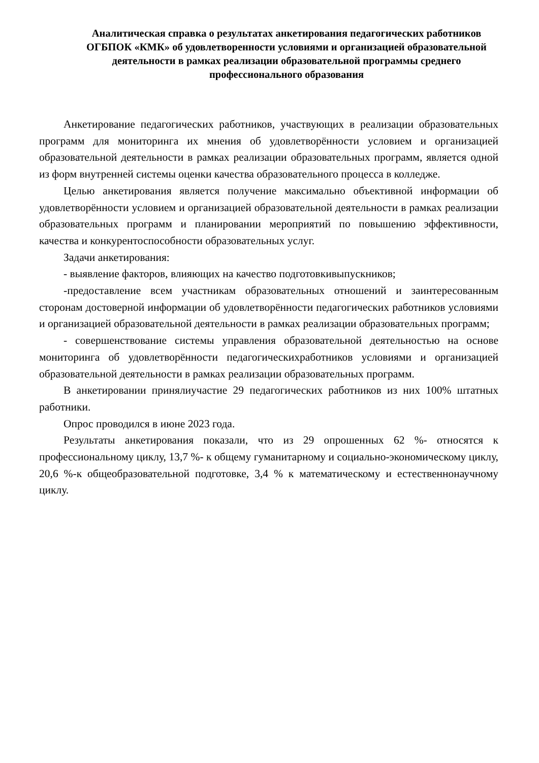Аналитическая справка о результатах анкетирования педагогических работников ОГБПОК «КМК» об удовлетворенности условиями и организацией образовательной деятельности в рамках реализации образовательной программы среднего профессионального образования
Анкетирование педагогических работников, участвующих в реализации образовательных программ для мониторинга их мнения об удовлетворённости условием и организацией образовательной деятельности в рамках реализации образовательных программ, является одной из форм внутренней системы оценки качества образовательного процесса в колледже.
Целью анкетирования является получение максимально объективной информации об удовлетворённости условием и организацией образовательной деятельности в рамках реализации образовательных программ и планировании мероприятий по повышению эффективности, качества и конкурентоспособности образовательных услуг.
Задачи анкетирования:
- выявление факторов, влияющих на качество подготовкивыпускников;
-предоставление всем участникам образовательных отношений и заинтересованным сторонам достоверной информации об удовлетворённости педагогических работников условиями и организацией образовательной деятельности в рамках реализации образовательных программ;
- совершенствование системы управления образовательной деятельностью на основе мониторинга об удовлетворённости педагогическихработников условиями и организацией образовательной деятельности в рамках реализации образовательных программ.
В анкетировании принялиучастие 29 педагогических работников из них 100% штатных работники.
Опрос проводился в июне 2023 года.
Результаты анкетирования показали, что из 29 опрошенных 62 %- относятся к профессиональному циклу, 13,7 %- к общему гуманитарному и социально-экономическому циклу, 20,6 %-к общеобразовательной подготовке, 3,4 % к математическому и естественнонаучному циклу.